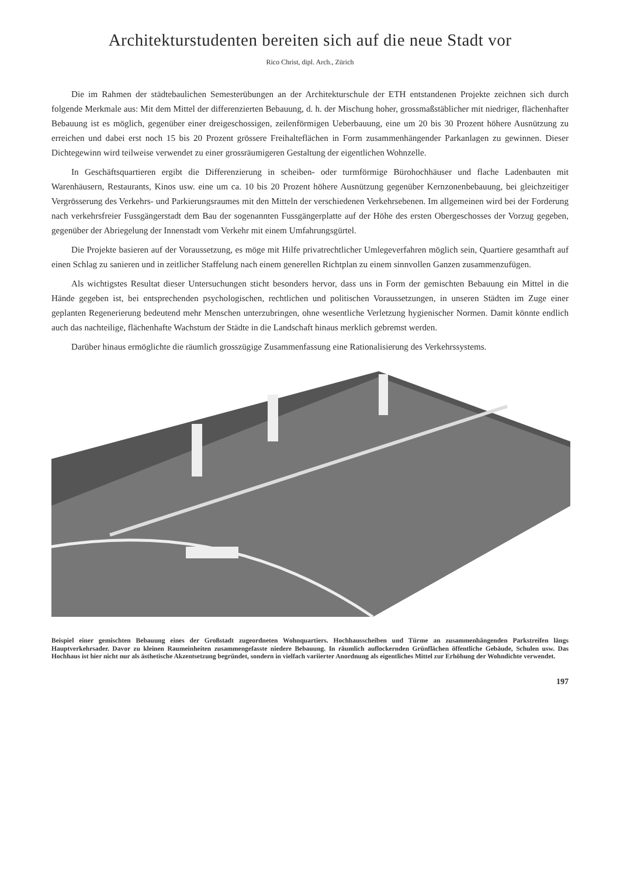Architekturstudenten bereiten sich auf die neue Stadt vor
Rico Christ, dipl. Arch., Zürich
Die im Rahmen der städtebaulichen Semesterübungen an der Architekturschule der ETH entstandenen Projekte zeichnen sich durch folgende Merkmale aus: Mit dem Mittel der differenzierten Bebauung, d. h. der Mischung hoher, grossmaßstäblicher mit niedriger, flächenhafter Bebauung ist es möglich, gegenüber einer dreigeschossigen, zeilenförmigen Ueberbauung, eine um 20 bis 30 Prozent höhere Ausnützung zu erreichen und dabei erst noch 15 bis 20 Prozent grössere Freihalteflächen in Form zusammenhängender Parkanlagen zu gewinnen. Dieser Dichtegewinn wird teilweise verwendet zu einer grossräumigeren Gestaltung der eigentlichen Wohnzelle.
In Geschäftsquartieren ergibt die Differenzierung in scheiben- oder turmförmige Bürohochhäuser und flache Ladenbauten mit Warenhäusern, Restaurants, Kinos usw. eine um ca. 10 bis 20 Prozent höhere Ausnützung gegenüber Kernzonenbebauung, bei gleichzeitiger Vergrösserung des Verkehrs- und Parkierungsraumes mit den Mitteln der verschiedenen Verkehrsebenen. Im allgemeinen wird bei der Forderung nach verkehrsfreier Fussgängerstadt dem Bau der sogenannten Fussgängerplatte auf der Höhe des ersten Obergeschosses der Vorzug gegeben, gegenüber der Abriegelung der Innenstadt vom Verkehr mit einem Umfahrungsgürtel.
Die Projekte basieren auf der Voraussetzung, es möge mit Hilfe privatrechtlicher Umlegeverfahren möglich sein, Quartiere gesamthaft auf einen Schlag zu sanieren und in zeitlicher Staffelung nach einem generellen Richtplan zu einem sinnvollen Ganzen zusammenzufügen.
Als wichtigstes Resultat dieser Untersuchungen sticht besonders hervor, dass uns in Form der gemischten Bebauung ein Mittel in die Hände gegeben ist, bei entsprechenden psychologischen, rechtlichen und politischen Voraussetzungen, in unseren Städten im Zuge einer geplanten Regenerierung bedeutend mehr Menschen unterzubringen, ohne wesentliche Verletzung hygienischer Normen. Damit könnte endlich auch das nachteilige, flächenhafte Wachstum der Städte in die Landschaft hinaus merklich gebremst werden.
Darüber hinaus ermöglichte die räumlich grosszügige Zusammenfassung eine Rationalisierung des Verkehrssystems.
Beispiel einer gemischten Bebauung eines der Großstadt zugeordneten Wohnquartiers. Hochhausscheiben und Türme an zusammenhängenden Parkstreifen längs Hauptverkehrsader. Davor zu kleinen Raumeinheiten zusammengefasste niedere Bebauung. In räumlich auflockernden Grünflächen öffentliche Gebäude, Schulen usw. Das Hochhaus ist hier nicht nur als ästhetische Akzentsetzung begründet, sondern in vielfach variierter Anordnung als eigentliches Mittel zur Erhöhung der Wohndichte verwendet.
197